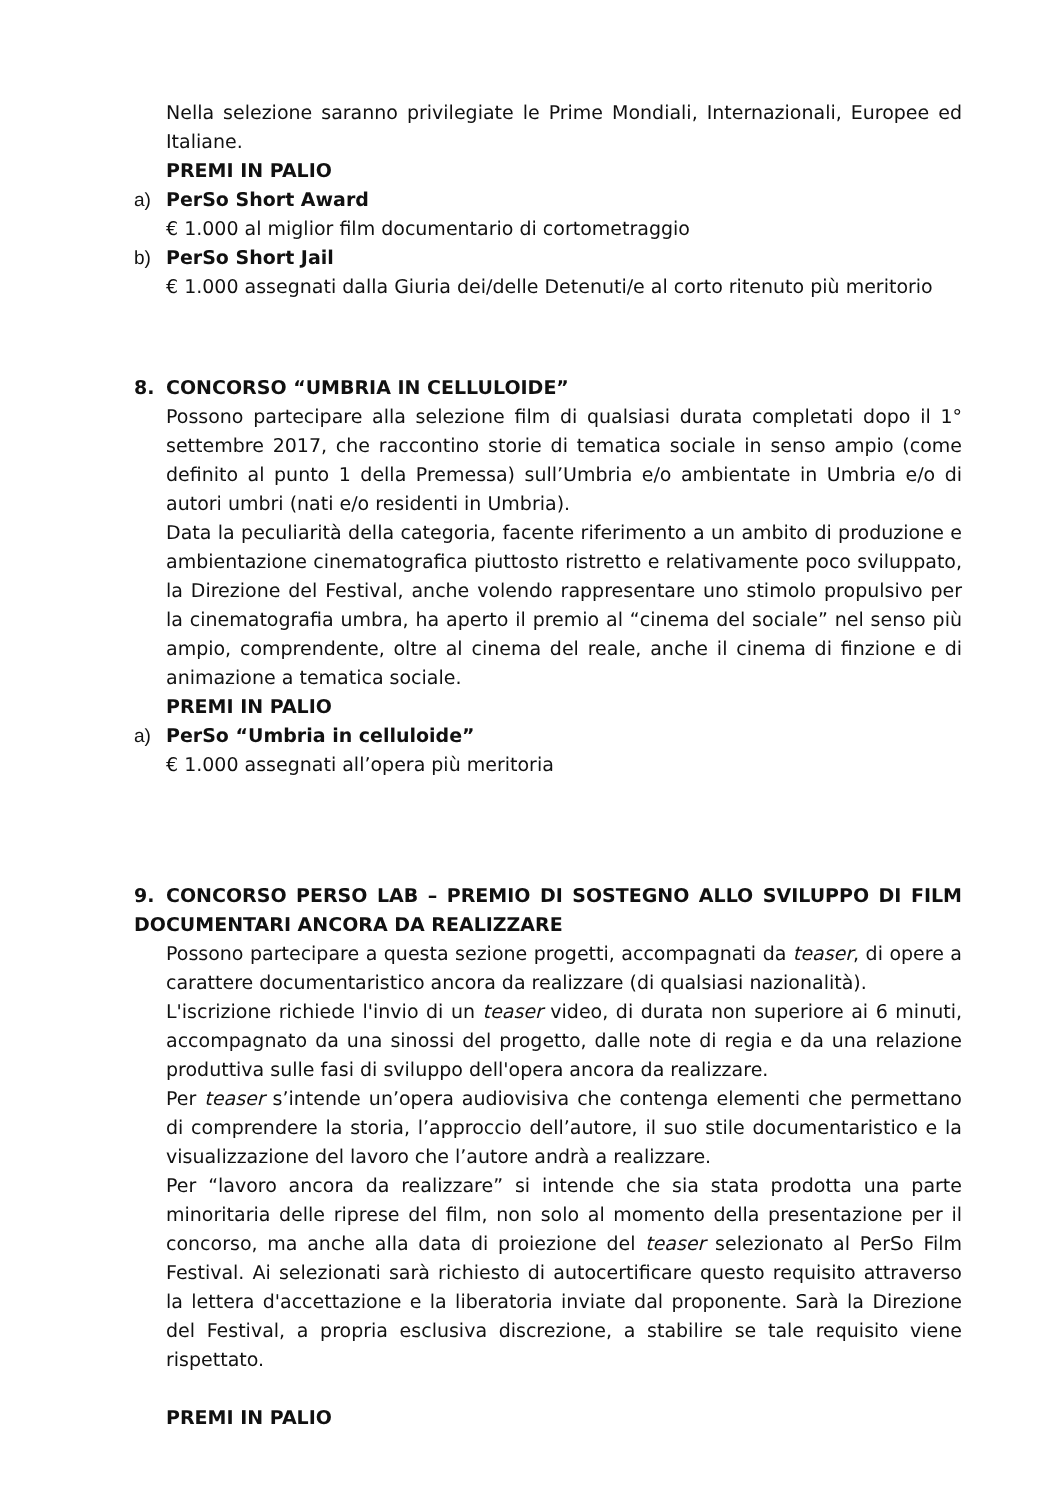Nella selezione saranno privilegiate le Prime Mondiali, Internazionali, Europee ed Italiane.
PREMI IN PALIO
a) PerSo Short Award
€ 1.000 al miglior film documentario di cortometraggio
b) PerSo Short Jail
€ 1.000 assegnati dalla Giuria dei/delle Detenuti/e al corto ritenuto più meritorio
8. CONCORSO “UMBRIA IN CELLULOIDE”
Possono partecipare alla selezione film di qualsiasi durata completati dopo il 1° settembre 2017, che raccontino storie di tematica sociale in senso ampio (come definito al punto 1 della Premessa) sull’Umbria e/o ambientate in Umbria e/o di autori umbri (nati e/o residenti in Umbria).
Data la peculiarità della categoria, facente riferimento a un ambito di produzione e ambientazione cinematografica piuttosto ristretto e relativamente poco sviluppato, la Direzione del Festival, anche volendo rappresentare uno stimolo propulsivo per la cinematografia umbra, ha aperto il premio al “cinema del sociale” nel senso più ampio, comprendente, oltre al cinema del reale, anche il cinema di finzione e di animazione a tematica sociale.
PREMI IN PALIO
a) PerSo “Umbria in celluloide”
€ 1.000 assegnati all’opera più meritoria
9. CONCORSO PERSO LAB – PREMIO DI SOSTEGNO ALLO SVILUPPO DI FILM DOCUMENTARI ANCORA DA REALIZZARE
Possono partecipare a questa sezione progetti, accompagnati da teaser, di opere a carattere documentaristico ancora da realizzare (di qualsiasi nazionalità).
L'iscrizione richiede l'invio di un teaser video, di durata non superiore ai 6 minuti, accompagnato da una sinossi del progetto, dalle note di regia e da una relazione produttiva sulle fasi di sviluppo dell'opera ancora da realizzare.
Per teaser s’intende un’opera audiovisiva che contenga elementi che permettano di comprendere la storia, l’approccio dell’autore, il suo stile documentaristico e la visualizzazione del lavoro che l’autore andrà a realizzare.
Per “lavoro ancora da realizzare” si intende che sia stata prodotta una parte minoritaria delle riprese del film, non solo al momento della presentazione per il concorso, ma anche alla data di proiezione del teaser selezionato al PerSo Film Festival. Ai selezionati sarà richiesto di autocertificare questo requisito attraverso la lettera d'accettazione e la liberatoria inviate dal proponente. Sarà la Direzione del Festival, a propria esclusiva discrezione, a stabilire se tale requisito viene rispettato.
PREMI IN PALIO